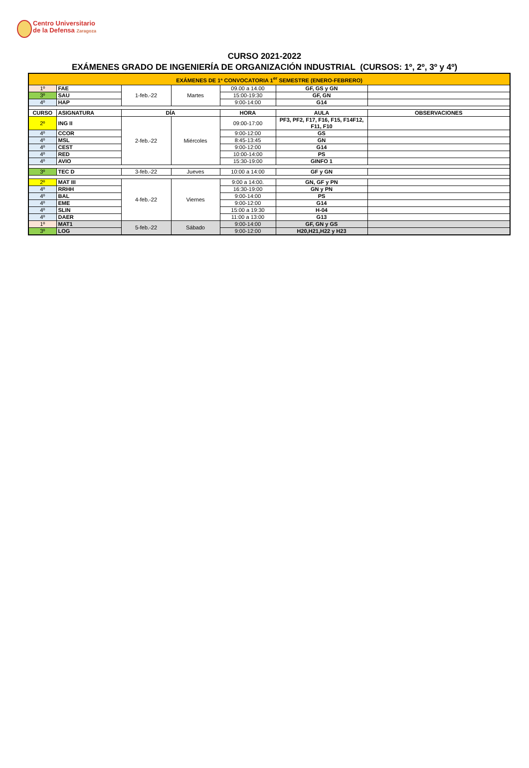Centro Universitario
de la Defensa Zaragoza
CURSO 2021-2022
EXÁMENES GRADO DE INGENIERÍA DE ORGANIZACIÓN INDUSTRIAL (CURSOS: 1º, 2º, 3º y 4º)
| EXÁMENES DE 1ª CONVOCATORIA 1<sup>er</sup> SEMESTRE (ENERO-FEBRERO) | | | | | | |
| 1º | FAE | 1-feb.-22 | Martes | 09.00 a 14.00 | GF, GS y GN | |
| 3º | SAU | | | 15:00-19:30 | GF, GN | |
| 4º | HAP | | | 9:00-14:00 | G14 | |
| CURSO | ASIGNATURA | DÍA | | HORA | AULA | OBSERVACIONES |
| 2º | ING II | 2-feb.-22 | Miércoles | 09:00-17:00 | PF3, PF2, F17, F16, F15, F14F12, F11, F10 | |
| 4º | CCOR | | | 9:00-12:00 | GS | |
| 4º | MSL | | | 8:45-13:45 | GN | |
| 4º | CEST | | | 9:00-12:00 | G14 | |
| 4º | RED | | | 10:00-14:00 | PS | |
| 4º | AVIO | | | 15:30-19:00 | GINFO 1 | |
| 3º | TEC D | 3-feb.-22 | Jueves | 10:00 a 14:00 | GF y GN | |
| 2º | MAT III | 4-feb.-22 | Viernes | 9:00 a 14:00. | GN, GF y PN | |
| 4º | RRHH | | | 16:30-19:00 | GN y PN | |
| 4º | BAL | | | 9:00-14:00 | PS | |
| 4º | EME | | | 9:00-12:00 | G14 | |
| 4º | SLIN | | | 15:00 a 19:30 | H-04 | |
| 4º | DAER | | | 11:00 a 13:00 | G13 | |
| 1º | MAT1 | 5-feb.-22 | Sábado | 9:00-14:00 | GF, GN y GS | |
| 3º | LOG | | | 9:00-12:00 | H20,H21,H22 y H23 | |